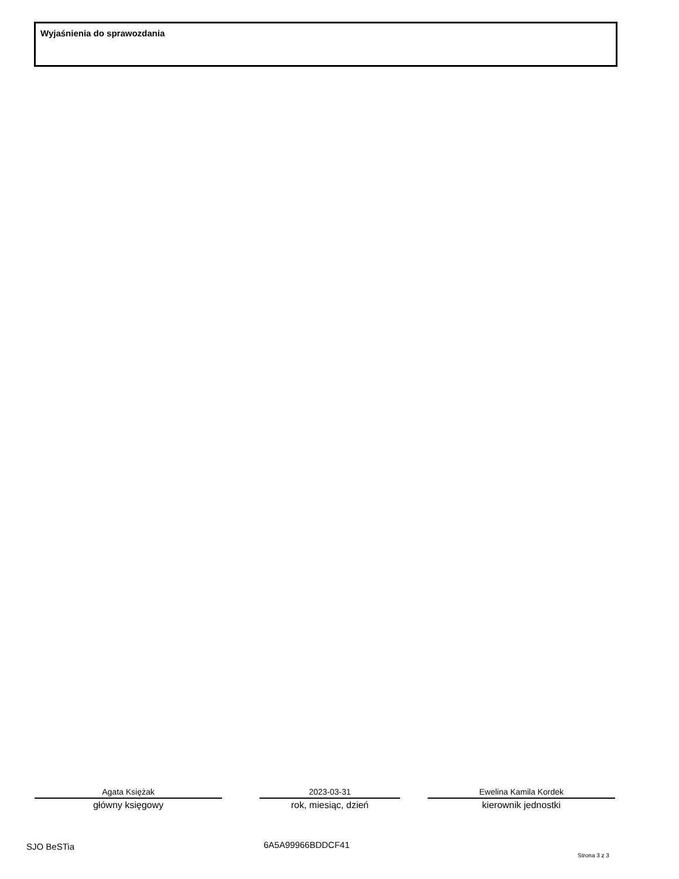Wyjaśnienia do sprawozdania
Agata Księżak
główny księgowy
2023-03-31
rok, miesiąc, dzień
Ewelina Kamila Kordek
kierownik jednostki
SJO BeSTia 6A5A99966BDDCF41
Strona 3 z 3